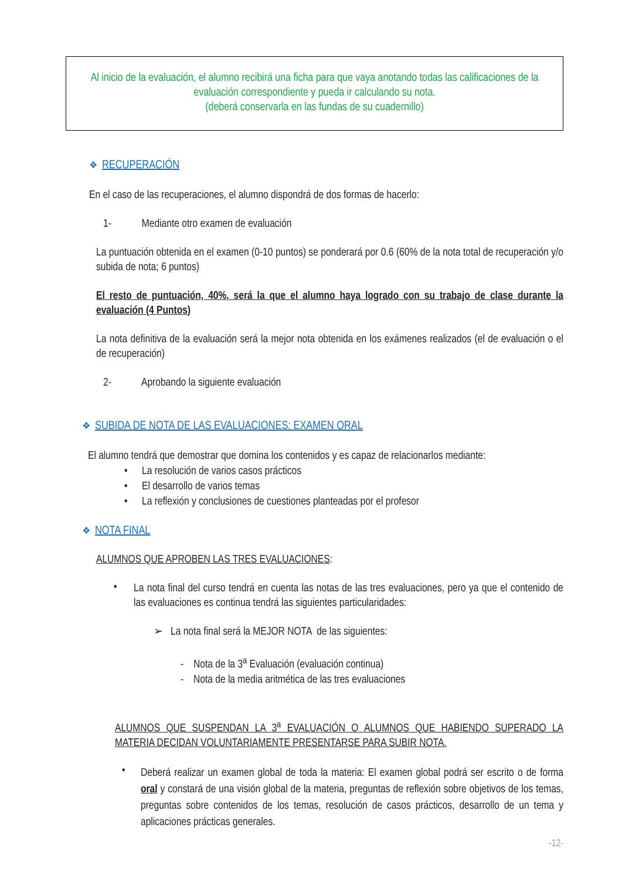Al inicio de la evaluación, el alumno recibirá una ficha para que vaya anotando todas las calificaciones de la evaluación correspondiente y pueda ir calculando su nota.
(deberá conservarla en las fundas de su cuadernillo)
❖ RECUPERACIÓN
En el caso de las recuperaciones, el alumno dispondrá de dos formas de hacerlo:
1- Mediante otro examen de evaluación
La puntuación obtenida en el examen (0-10 puntos) se ponderará por 0.6 (60% de la nota total de recuperación y/o subida de nota; 6 puntos)
El resto de puntuación, 40%, será la que el alumno haya logrado con su trabajo de clase durante la evaluación (4 Puntos)
La nota definitiva de la evaluación será la mejor nota obtenida en los exámenes realizados (el de evaluación o el de recuperación)
2- Aprobando la siguiente evaluación
❖ SUBIDA DE NOTA DE LAS EVALUACIONES: EXAMEN ORAL
El alumno tendrá que demostrar que domina los contenidos y es capaz de relacionarlos mediante:
• La resolución de varios casos prácticos
• El desarrollo de varios temas
• La reflexión y conclusiones de cuestiones planteadas por el profesor
❖ NOTA FINAL
ALUMNOS QUE APROBEN LAS TRES EVALUACIONES:
•
La nota final del curso tendrá en cuenta las notas de las tres evaluaciones, pero ya que el contenido de las evaluaciones es continua tendrá las siguientes particularidades:
➢ La nota final será la MEJOR NOTA de las siguientes:
- Nota de la 3<sup>a</sup> Evaluación (evaluación continua)
- Nota de la media aritmética de las tres evaluaciones
ALUMNOS QUE SUSPENDAN LA 3<sup>a</sup> EVALUACIÓN O ALUMNOS QUE HABIENDO SUPERADO LA MATERIA DECIDAN VOLUNTARIAMENTE PRESENTARSE PARA SUBIR NOTA.
•
Deberá realizar un examen global de toda la materia: El examen global podrá ser escrito o de forma oral y constará de una visión global de la materia, preguntas de reflexión sobre objetivos de los temas, preguntas sobre contenidos de los temas, resolución de casos prácticos, desarrollo de un tema y aplicaciones prácticas generales.
-12-